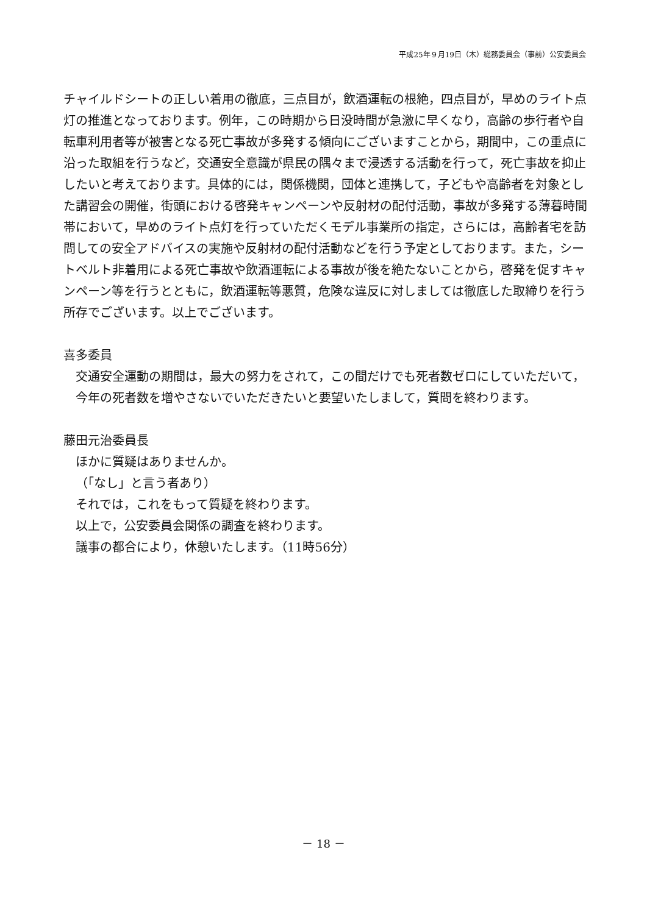平成25年９月19日（木）総務委員会（事前）公安委員会
チャイルドシートの正しい着用の徹底，三点目が，飲酒運転の根絶，四点目が，早めのライト点灯の推進となっております。例年，この時期から日没時間が急激に早くなり，高齢の歩行者や自転車利用者等が被害となる死亡事故が多発する傾向にございますことから，期間中，この重点に沿った取組を行うなど，交通安全意識が県民の隅々まで浸透する活動を行って，死亡事故を抑止したいと考えております。具体的には，関係機関，団体と連携して，子どもや高齢者を対象とした講習会の開催，街頭における啓発キャンペーンや反射材の配付活動，事故が多発する薄暮時間帯において，早めのライト点灯を行っていただくモデル事業所の指定，さらには，高齢者宅を訪問しての安全アドバイスの実施や反射材の配付活動などを行う予定としております。また，シートベルト非着用による死亡事故や飲酒運転による事故が後を絶たないことから，啓発を促すキャンペーン等を行うとともに，飲酒運転等悪質，危険な違反に対しましては徹底した取締りを行う所存でございます。以上でございます。
喜多委員
交通安全運動の期間は，最大の努力をされて，この間だけでも死者数ゼロにしていただいて，今年の死者数を増やさないでいただきたいと要望いたしまして，質問を終わります。
藤田元治委員長
ほかに質疑はありませんか。
（「なし」と言う者あり）
それでは，これをもって質疑を終わります。
以上で，公安委員会関係の調査を終わります。
議事の都合により，休憩いたします。（11時56分）
－ 18 －